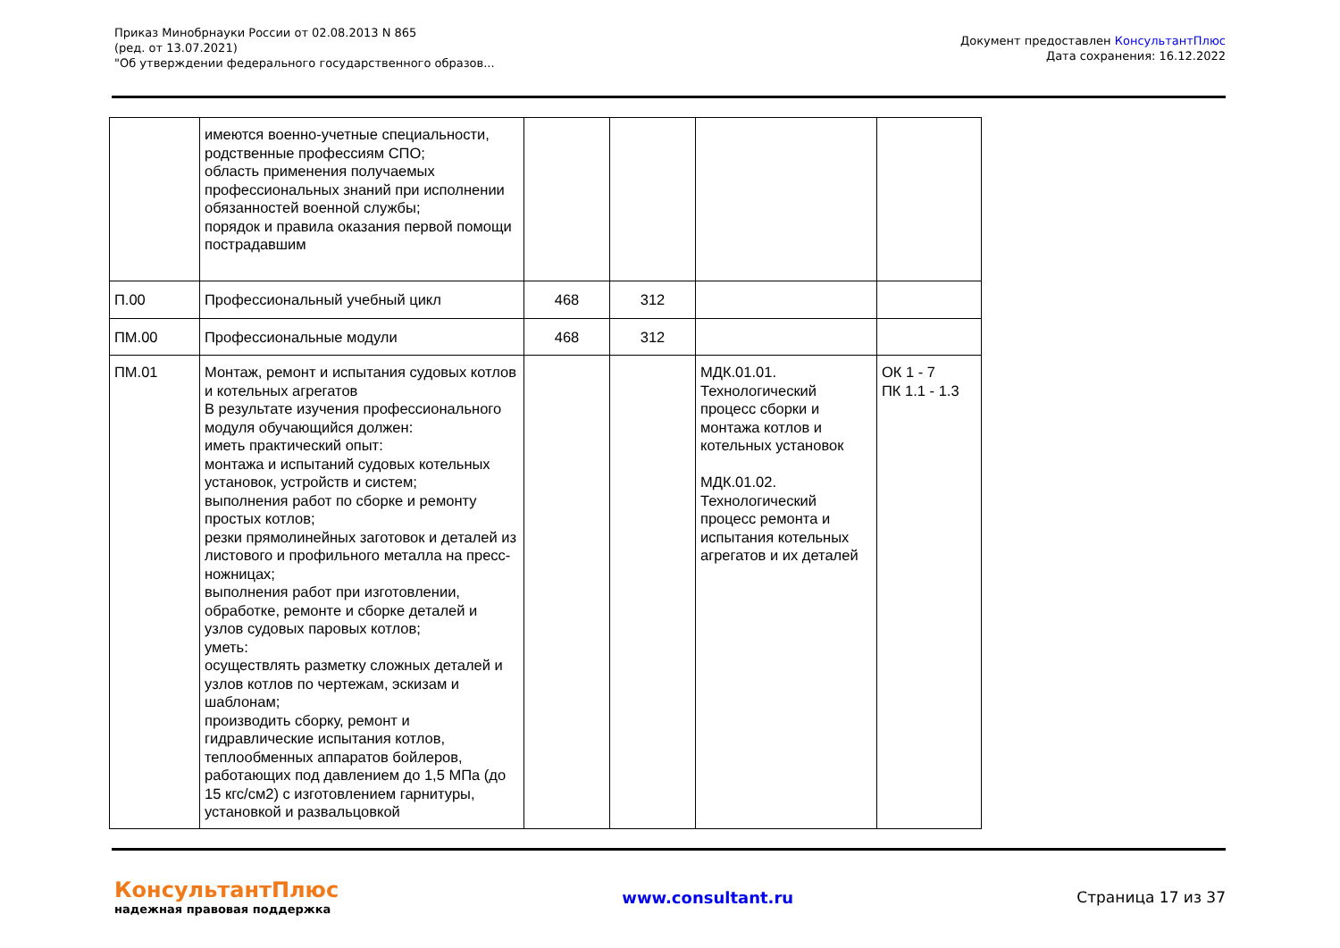Приказ Минобрнауки России от 02.08.2013 N 865
(ред. от 13.07.2021)
"Об утверждении федерального государственного образов...
Документ предоставлен КонсультантПлюс
Дата сохранения: 16.12.2022
| | имеются военно-учетные специальности, родственные профессиям СПО; область применения получаемых профессиональных знаний при исполнении обязанностей военной службы; порядок и правила оказания первой помощи пострадавшим | | | | |
| П.00 | Профессиональный учебный цикл | 468 | 312 | | |
| ПМ.00 | Профессиональные модули | 468 | 312 | | |
| ПМ.01 | Монтаж, ремонт и испытания судовых котлов и котельных агрегатов В результате изучения профессионального модуля обучающийся должен: иметь практический опыт: монтажа и испытаний судовых котельных установок, устройств и систем; выполнения работ по сборке и ремонту простых котлов; резки прямолинейных заготовок и деталей из листового и профильного металла на пресс-ножницах; выполнения работ при изготовлении, обработке, ремонте и сборке деталей и узлов судовых паровых котлов; уметь: осуществлять разметку сложных деталей и узлов котлов по чертежам, эскизам и шаблонам; производить сборку, ремонт и гидравлические испытания котлов, теплообменных аппаратов бойлеров, работающих под давлением до 1,5 МПа (до 15 кгс/см2) с изготовлением гарнитуры, установкой и развальцовкой | | | МДК.01.01. Технологический процесс сборки и монтажа котлов и котельных установок МДК.01.02. Технологический процесс ремонта и испытания котельных агрегатов и их деталей | ОК 1 - 7 ПК 1.1 - 1.3 |
КонсультантПлюс
надежная правовая поддержка
www.consultant.ru Страница 17 из 37